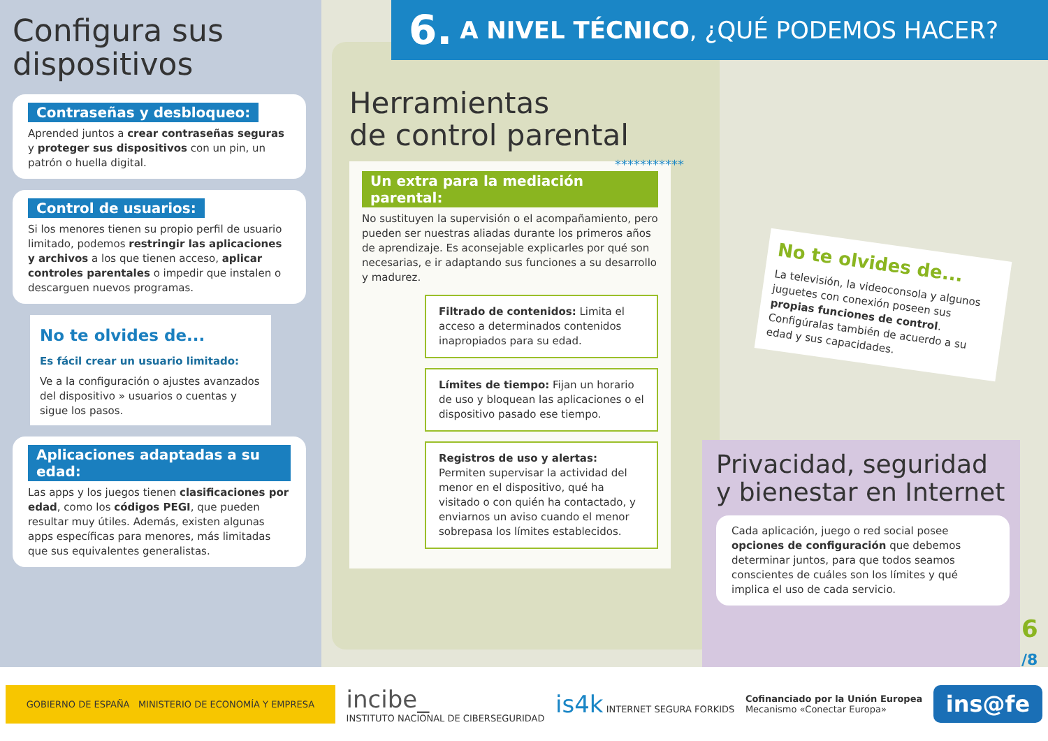6. A NIVEL TÉCNICO, ¿QUÉ PODEMOS HACER?
Configura sus dispositivos
Contraseñas y desbloqueo:
Aprended juntos a crear contraseñas seguras y proteger sus dispositivos con un pin, un patrón o huella digital.
Control de usuarios:
Si los menores tienen su propio perfil de usuario limitado, podemos restringir las aplicaciones y archivos a los que tienen acceso, aplicar controles parentales o impedir que instalen o descarguen nuevos programas.
No te olvides de...
Es fácil crear un usuario limitado:
Ve a la configuración o ajustes avanzados del dispositivo » usuarios o cuentas y sigue los pasos.
Aplicaciones adaptadas a su edad:
Las apps y los juegos tienen clasificaciones por edad, como los códigos PEGI, que pueden resultar muy útiles. Además, existen algunas apps específicas para menores, más limitadas que sus equivalentes generalistas.
Herramientas
de control parental
Un extra para la mediación parental:
No sustituyen la supervisión o el acompañamiento, pero pueden ser nuestras aliadas durante los primeros años de aprendizaje. Es aconsejable explicarles por qué son necesarias, e ir adaptando sus funciones a su desarrollo y madurez.
Filtrado de contenidos: Limita el acceso a determinados contenidos inapropiados para su edad.
Límites de tiempo: Fijan un horario de uso y bloquean las aplicaciones o el dispositivo pasado ese tiempo.
Registros de uso y alertas: Permiten supervisar la actividad del menor en el dispositivo, qué ha visitado o con quién ha contactado, y enviarnos un aviso cuando el menor sobrepasa los límites establecidos.
***********
No te olvides de...
La televisión, la videoconsola y algunos juguetes con conexión poseen sus propias funciones de control. Configúralas también de acuerdo a su edad y sus capacidades.
Privacidad, seguridad y bienestar en Internet
Cada aplicación, juego o red social posee opciones de configuración que debemos determinar juntos, para que todos seamos conscientes de cuáles son los límites y qué implica el uso de cada servicio.
6
/8
GOBIERNO DE ESPAÑA MINISTERIO DE ECONOMÍA Y EMPRESA
incibe_
INSTITUTO NACIONAL DE CIBERSEGURIDAD
is4k INTERNET SEGURA FORKIDS
Cofinanciado por la Unión Europea
Mecanismo «Conectar Europa»
ins@fe